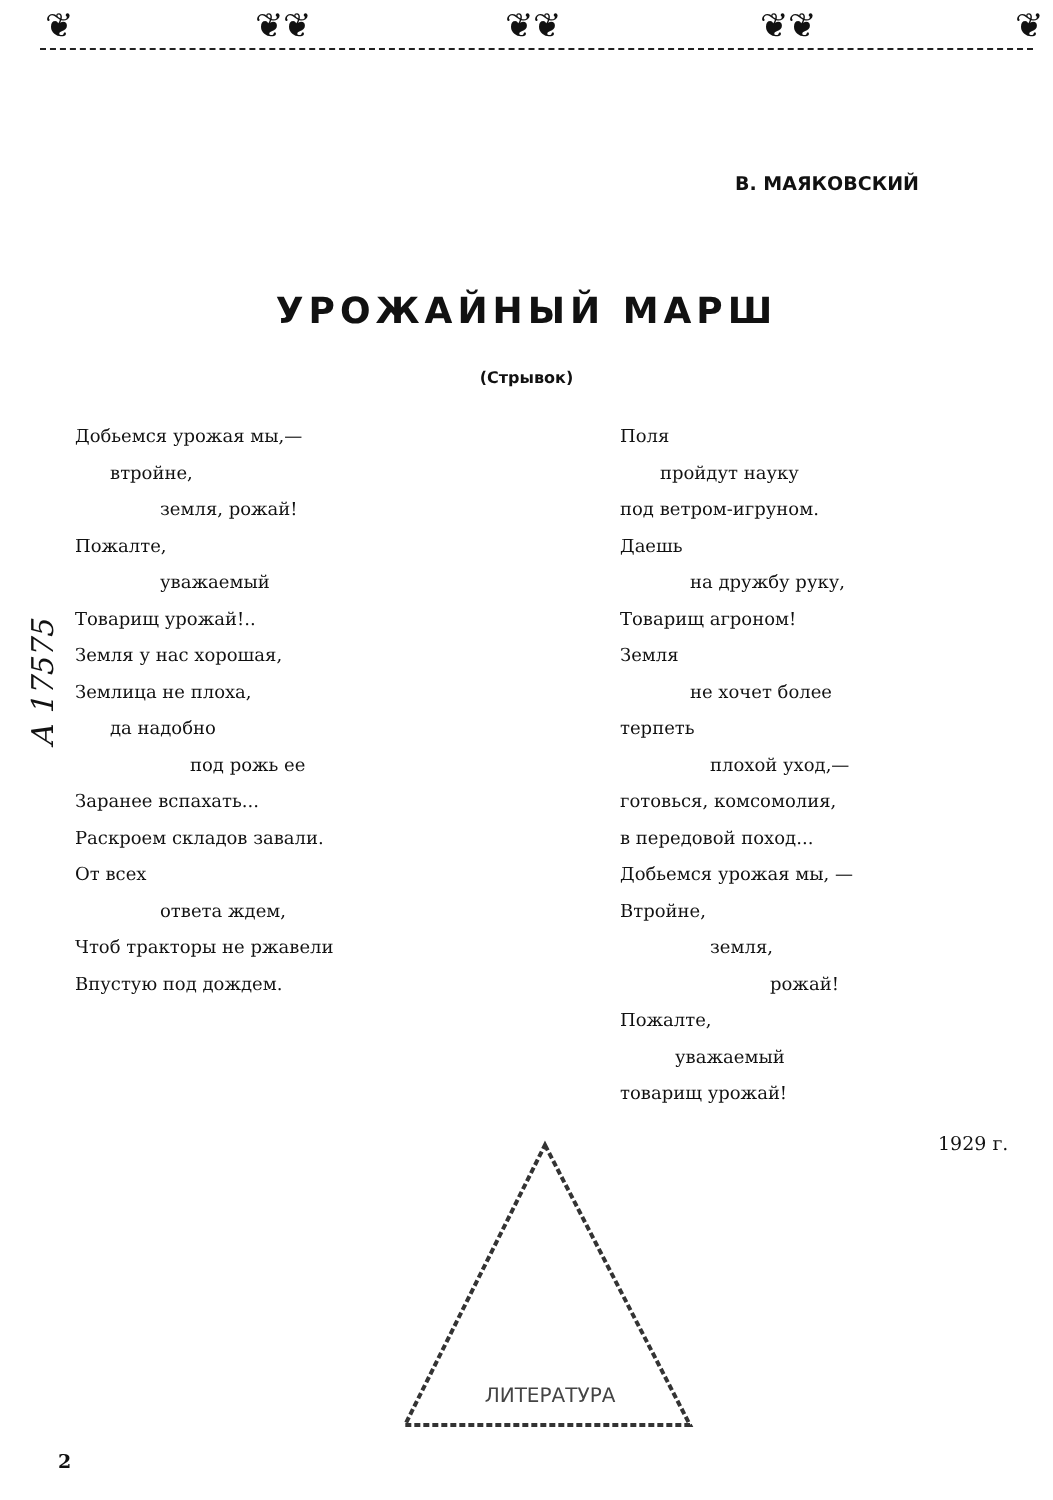❦ ❦❦ ❦❦ ❦❦ ❦
В. МАЯКОВСКИЙ
УРОЖАЙНЫЙ МАРШ
(Стрывок)
А 17575
Добьемся урожая мы,—
втройне,
земля, рожай!
Пожалте,
уважаемый
Товарищ урожай!..
Земля у нас хорошая,
Землица не плоха,
да надобно
под рожь ее
Заранее вспахать...
Раскроем складов завали.
От всех
ответа ждем,
Чтоб тракторы не ржавели
Впустую под дождем.
Поля
пройдут науку
под ветром-игруном.
Даешь
на дружбу руку,
Товарищ агроном!
Земля
не хочет более
терпеть
плохой уход,—
готовься, комсомолия,
в передовой поход...
Добьемся урожая мы, —
Втройне,
земля,
рожай!
Пожалте,
уважаемый
товарищ урожай!
1929 г.
ЛИТЕРАТУРА
2